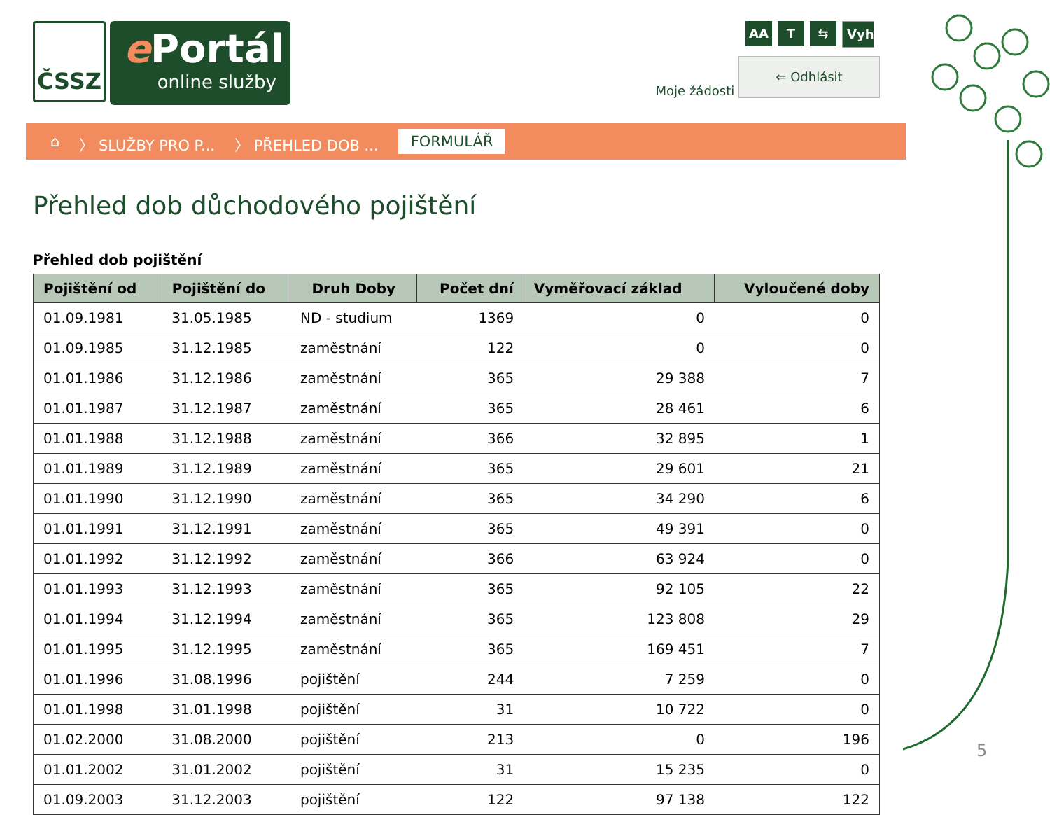ČSSZ
e Portál
online služby
AA T ⇆ Vyhledávání...
Moje žádosti ⇐ Odhlásit
⌂ 〉 SLUŽBY PRO P... 〉 PŘEHLED DOB ... FORMULÁŘ
Přehled dob důchodového pojištění
Přehled dob pojištění
| Pojištění od | Pojištění do | Druh Doby | Počet dní | Vyměřovací základ | Vyloučené doby |
| --- | --- | --- | --- | --- | --- |
| 01.09.1981 | 31.05.1985 | ND - studium | 1369 | 0 | 0 |
| 01.09.1985 | 31.12.1985 | zaměstnání | 122 | 0 | 0 |
| 01.01.1986 | 31.12.1986 | zaměstnání | 365 | 29 388 | 7 |
| 01.01.1987 | 31.12.1987 | zaměstnání | 365 | 28 461 | 6 |
| 01.01.1988 | 31.12.1988 | zaměstnání | 366 | 32 895 | 1 |
| 01.01.1989 | 31.12.1989 | zaměstnání | 365 | 29 601 | 21 |
| 01.01.1990 | 31.12.1990 | zaměstnání | 365 | 34 290 | 6 |
| 01.01.1991 | 31.12.1991 | zaměstnání | 365 | 49 391 | 0 |
| 01.01.1992 | 31.12.1992 | zaměstnání | 366 | 63 924 | 0 |
| 01.01.1993 | 31.12.1993 | zaměstnání | 365 | 92 105 | 22 |
| 01.01.1994 | 31.12.1994 | zaměstnání | 365 | 123 808 | 29 |
| 01.01.1995 | 31.12.1995 | zaměstnání | 365 | 169 451 | 7 |
| 01.01.1996 | 31.08.1996 | pojištění | 244 | 7 259 | 0 |
| 01.01.1998 | 31.01.1998 | pojištění | 31 | 10 722 | 0 |
| 01.02.2000 | 31.08.2000 | pojištění | 213 | 0 | 196 |
| 01.01.2002 | 31.01.2002 | pojištění | 31 | 15 235 | 0 |
| 01.09.2003 | 31.12.2003 | pojištění | 122 | 97 138 | 122 |
5